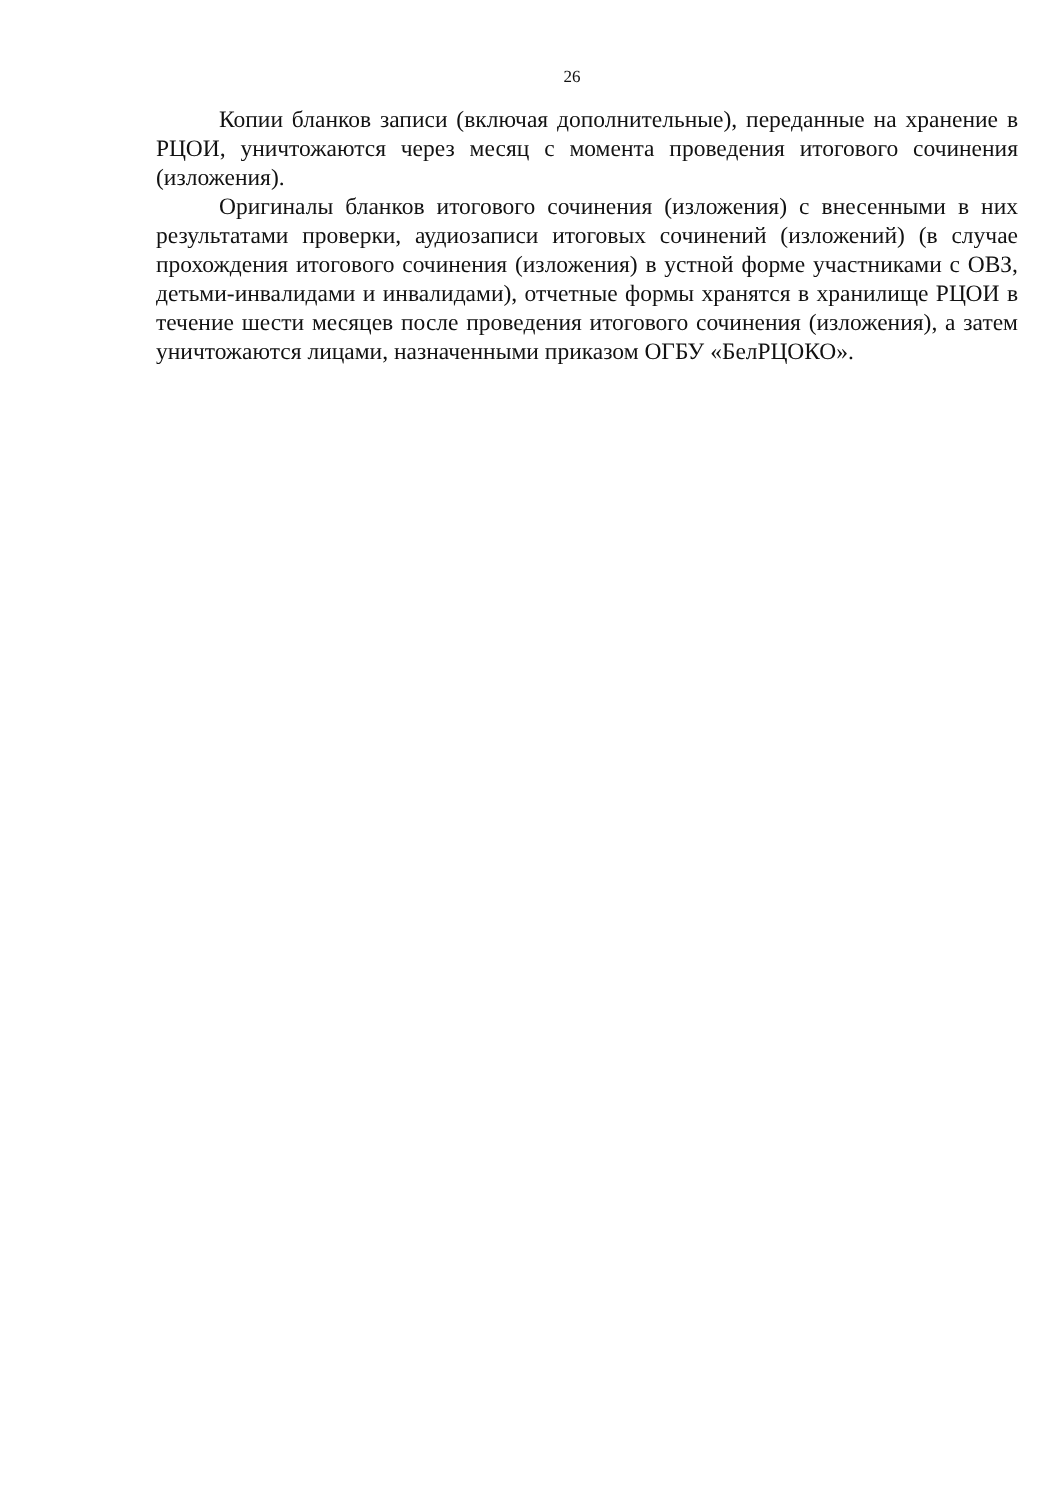26
Копии бланков записи (включая дополнительные), переданные на хранение в РЦОИ, уничтожаются через месяц с момента проведения итогового сочинения (изложения).
Оригиналы бланков итогового сочинения (изложения) с внесенными в них результатами проверки, аудиозаписи итоговых сочинений (изложений) (в случае прохождения итогового сочинения (изложения) в устной форме участниками с ОВЗ, детьми-инвалидами и инвалидами), отчетные формы хранятся в хранилище РЦОИ в течение шести месяцев после проведения итогового сочинения (изложения), а затем уничтожаются лицами, назначенными приказом ОГБУ «БелРЦОКО».